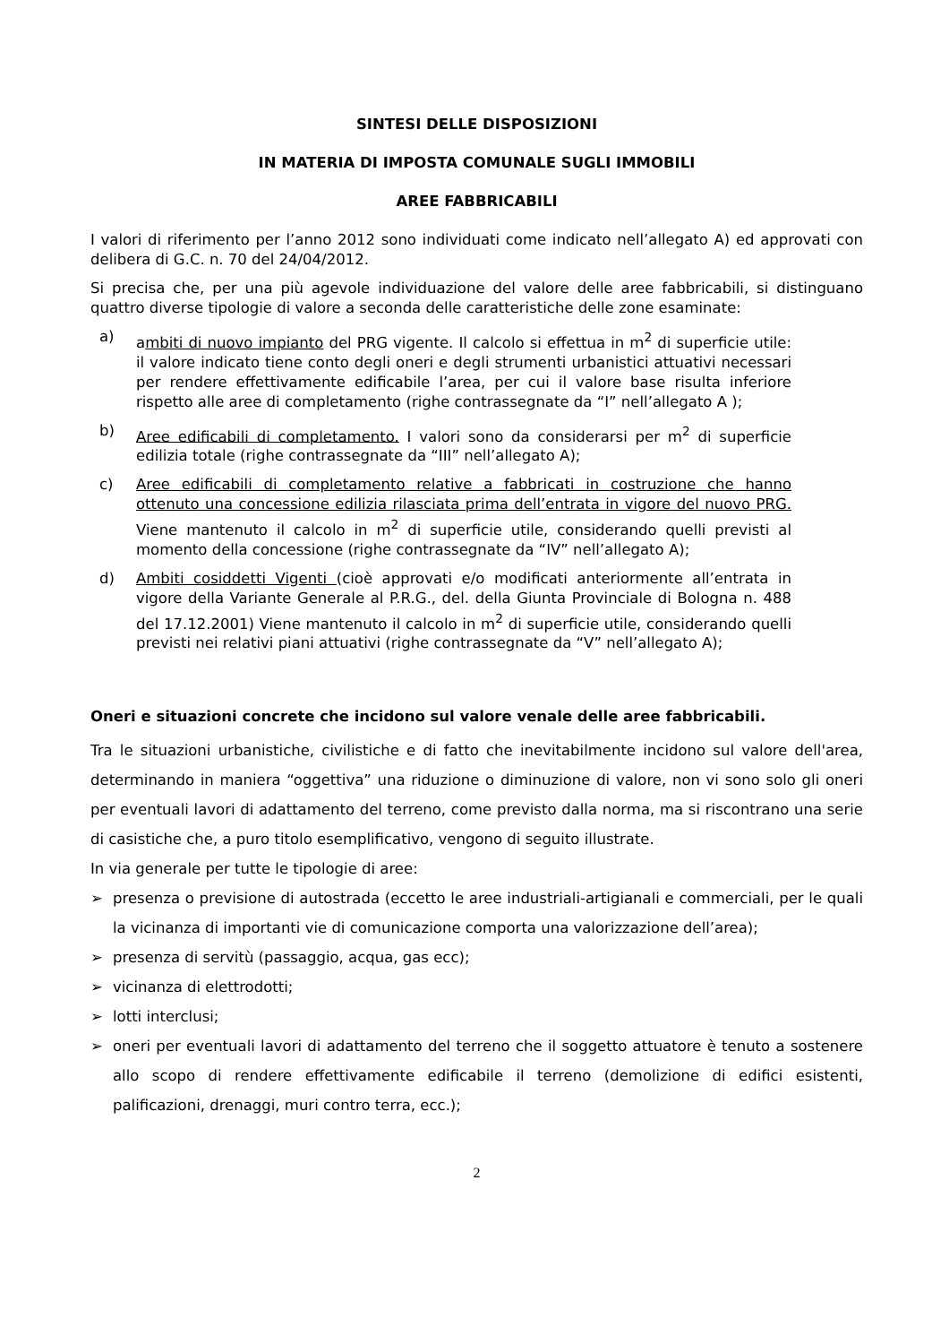SINTESI DELLE DISPOSIZIONI
IN MATERIA DI IMPOSTA COMUNALE SUGLI IMMOBILI
AREE FABBRICABILI
I valori di riferimento per l’anno 2012 sono individuati come indicato nell’allegato A) ed approvati con delibera di G.C. n. 70 del 24/04/2012.
Si precisa che, per una più agevole individuazione del valore delle aree fabbricabili, si distinguano quattro diverse tipologie di valore a seconda delle caratteristiche delle zone esaminate:
a) ambiti di nuovo impianto del PRG vigente. Il calcolo si effettua in m<sup>2</sup> di superficie utile: il valore indicato tiene conto degli oneri e degli strumenti urbanistici attuativi necessari per rendere effettivamente edificabile l’area, per cui il valore base risulta inferiore rispetto alle aree di completamento (righe contrassegnate da “I” nell’allegato A );
b) Aree edificabili di completamento. I valori sono da considerarsi per m<sup>2</sup> di superficie edilizia totale (righe contrassegnate da “III” nell’allegato A);
c) Aree edificabili di completamento relative a fabbricati in costruzione che hanno ottenuto una concessione edilizia rilasciata prima dell’entrata in vigore del nuovo PRG. Viene mantenuto il calcolo in m<sup>2</sup> di superficie utile, considerando quelli previsti al momento della concessione (righe contrassegnate da “IV” nell’allegato A);
d) Ambiti cosiddetti Vigenti (cioè approvati e/o modificati anteriormente all’entrata in vigore della Variante Generale al P.R.G., del. della Giunta Provinciale di Bologna n. 488 del 17.12.2001) Viene mantenuto il calcolo in m<sup>2</sup> di superficie utile, considerando quelli previsti nei relativi piani attuativi (righe contrassegnate da “V” nell’allegato A);
Oneri e situazioni concrete che incidono sul valore venale delle aree fabbricabili.
Tra le situazioni urbanistiche, civilistiche e di fatto che inevitabilmente incidono sul valore dell'area, determinando in maniera “oggettiva” una riduzione o diminuzione di valore, non vi sono solo gli oneri per eventuali lavori di adattamento del terreno, come previsto dalla norma, ma si riscontrano una serie di casistiche che, a puro titolo esemplificativo, vengono di seguito illustrate.
In via generale per tutte le tipologie di aree:
➢ presenza o previsione di autostrada (eccetto le aree industriali-artigianali e commerciali, per le quali la vicinanza di importanti vie di comunicazione comporta una valorizzazione dell’area);
➢ presenza di servitù (passaggio, acqua, gas ecc);
➢ vicinanza di elettrodotti;
➢ lotti interclusi;
➢ oneri per eventuali lavori di adattamento del terreno che il soggetto attuatore è tenuto a sostenere allo scopo di rendere effettivamente edificabile il terreno (demolizione di edifici esistenti, palificazioni, drenaggi, muri contro terra, ecc.);
2